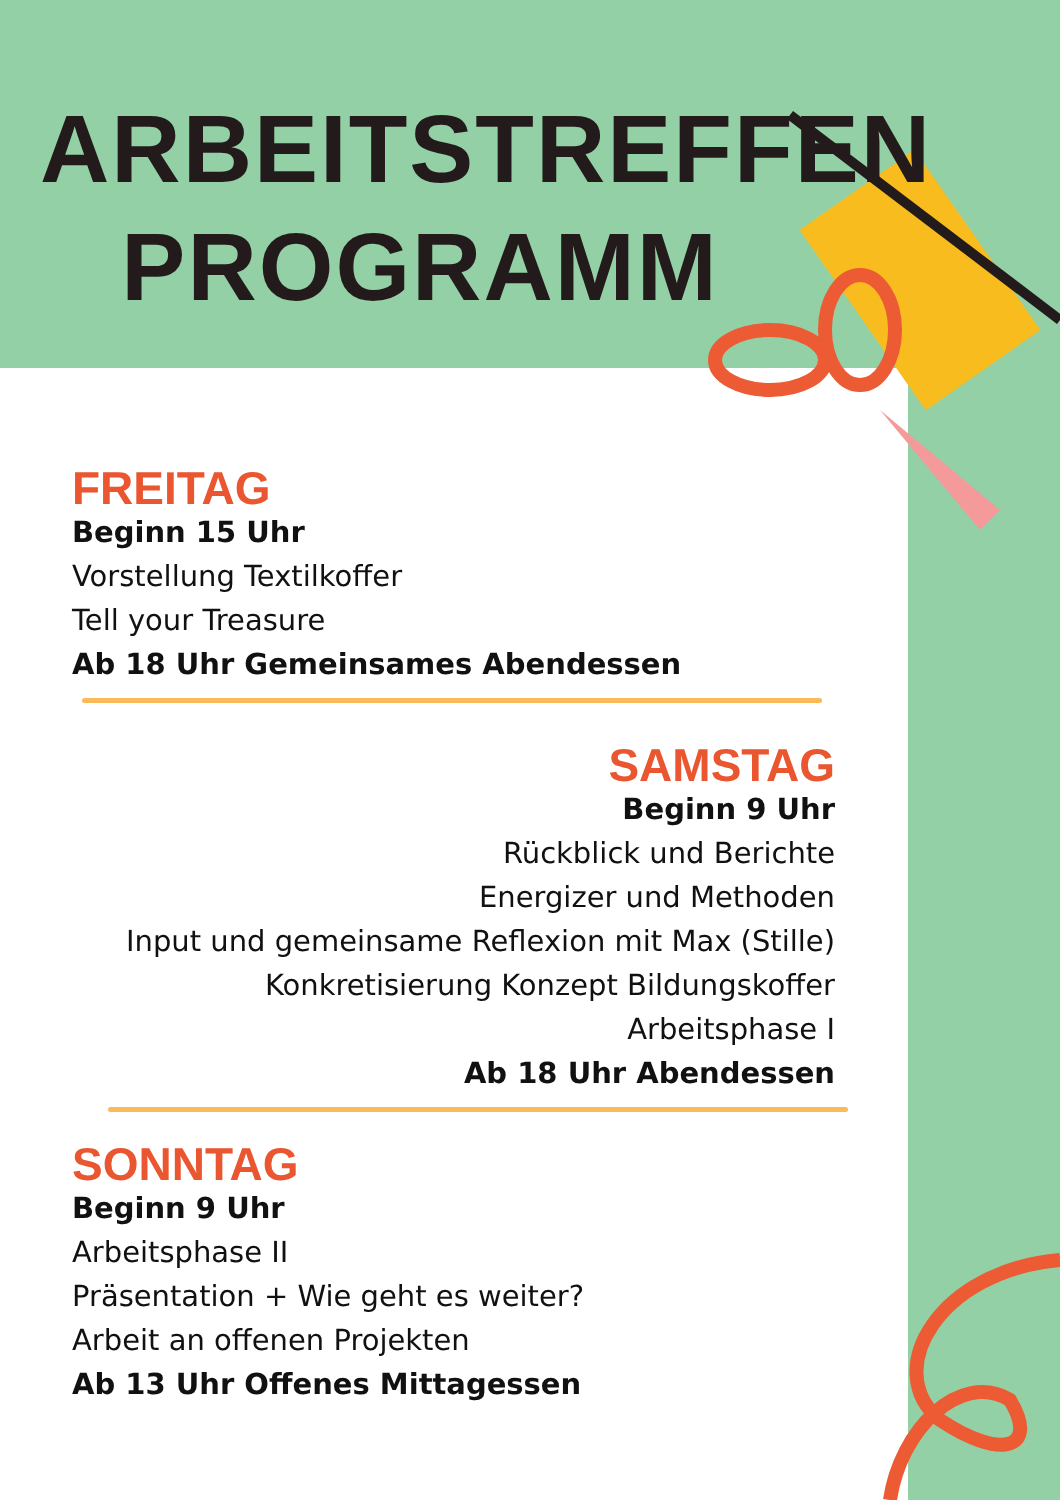ARBEITSTREFFEN
PROGRAMM
FREITAG
Beginn 15 Uhr
Vorstellung Textilkoffer
Tell your Treasure
Ab 18 Uhr Gemeinsames Abendessen
SAMSTAG
Beginn 9 Uhr
Rückblick und Berichte
Energizer und Methoden
Input und gemeinsame Reflexion mit Max (Stille)
Konkretisierung Konzept Bildungskoffer
Arbeitsphase I
Ab 18 Uhr Abendessen
SONNTAG
Beginn 9 Uhr
Arbeitsphase II
Präsentation + Wie geht es weiter?
Arbeit an offenen Projekten
Ab 13 Uhr Offenes Mittagessen